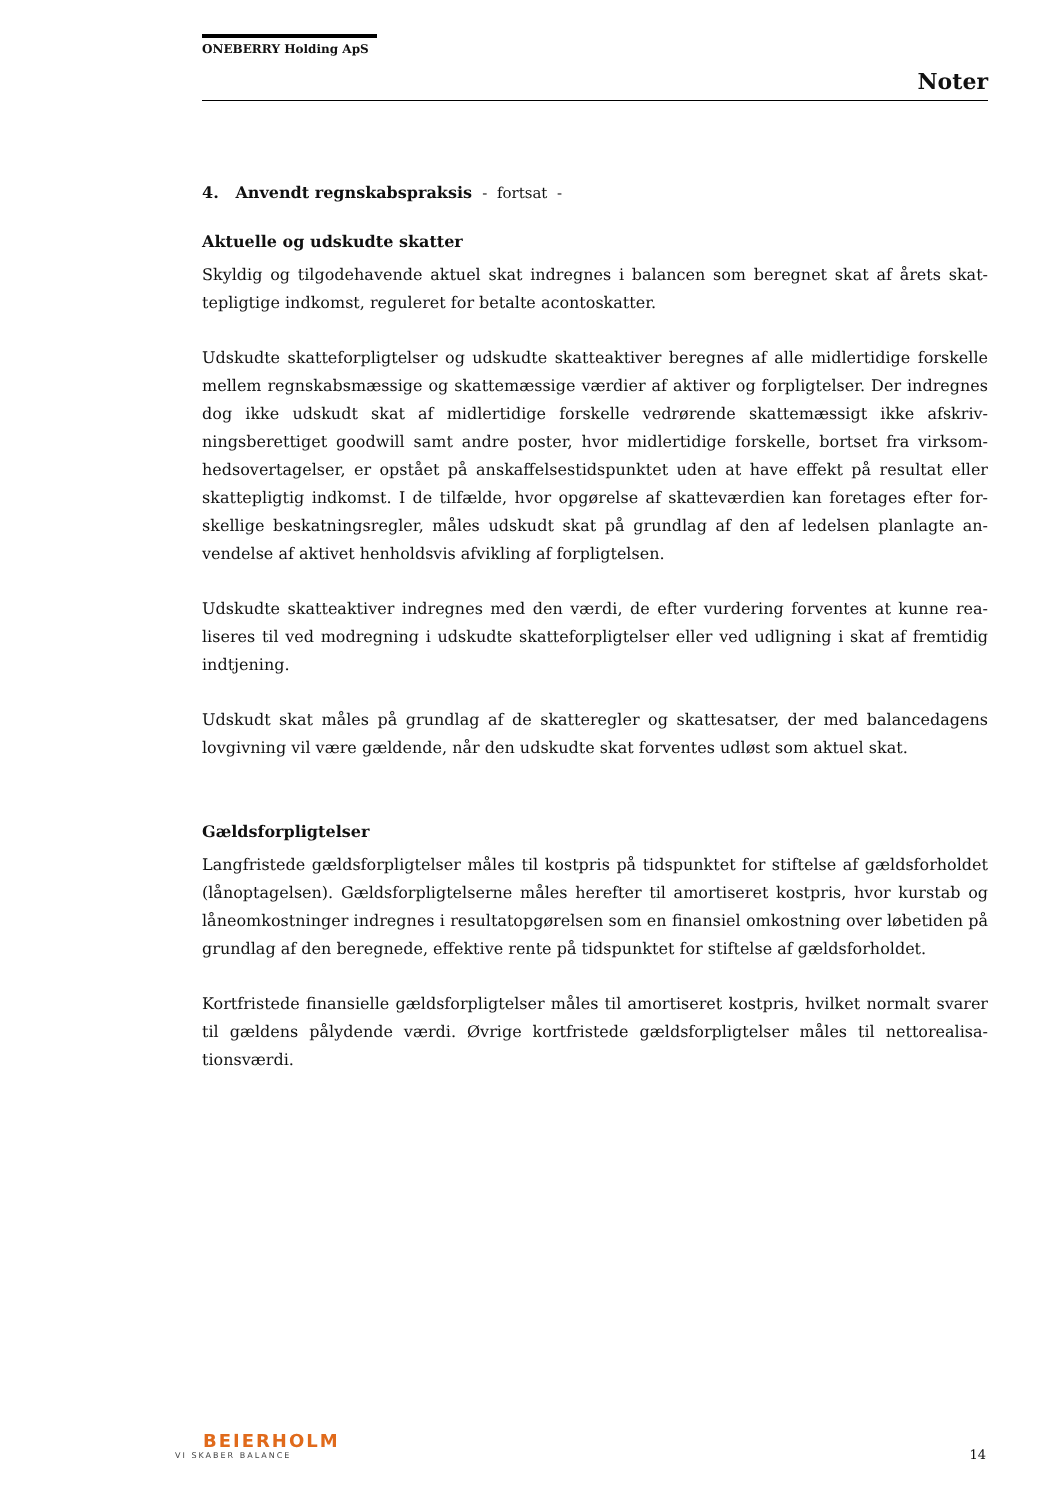ONEBERRY Holding ApS
Noter
4. Anvendt regnskabspraksis - fortsat -
Aktuelle og udskudte skatter
Skyldig og tilgodehavende aktuel skat indregnes i balancen som beregnet skat af årets skat­tepligtige indkomst, reguleret for betalte acontoskatter.
Udskudte skatteforpligtelser og udskudte skatteaktiver beregnes af alle midlertidige forskelle mellem regnskabsmæssige og skattemæssige værdier af aktiver og forpligtelser. Der indreg­nes dog ikke udskudt skat af midlertidige forskelle vedrørende skattemæssigt ikke afskriv­ningsberettiget goodwill samt andre poster, hvor midlertidige forskelle, bortset fra virksom­hedsovertagelser, er opstået på anskaffelsestidspunktet uden at have effekt på resultat eller skattepligtig indkomst. I de tilfælde, hvor opgørelse af skatteværdien kan foretages efter for­skellige beskatningsregler, måles udskudt skat på grundlag af den af ledelsen planlagte an­vendelse af aktivet henholdsvis afvikling af forpligtelsen.
Udskudte skatteaktiver indregnes med den værdi, de efter vurdering forventes at kunne rea­liseres til ved modregning i udskudte skatteforpligtelser eller ved udligning i skat af fremti­dig indtjening.
Udskudt skat måles på grundlag af de skatteregler og skattesatser, der med balancedagens lovgivning vil være gældende, når den udskudte skat forventes udløst som aktuel skat.
Gældsforpligtelser
Langfristede gældsforpligtelser måles til kostpris på tidspunktet for stiftelse af gældsforholdet (lånoptagelsen). Gældsforpligtelserne måles herefter til amortiseret kostpris, hvor kurstab og låneomkostninger indregnes i resultatopgørelsen som en finansiel omkostning over løbetiden på grundlag af den beregnede, effektive rente på tidspunktet for stiftelse af gældsforholdet.
Kortfristede finansielle gældsforpligtelser måles til amortiseret kostpris, hvilket normalt sva­rer til gældens pålydende værdi. Øvrige kortfristede gældsforpligtelser måles til nettorealisa­tionsværdi.
BEIERHOLM
VI SKABER BALANCE
14